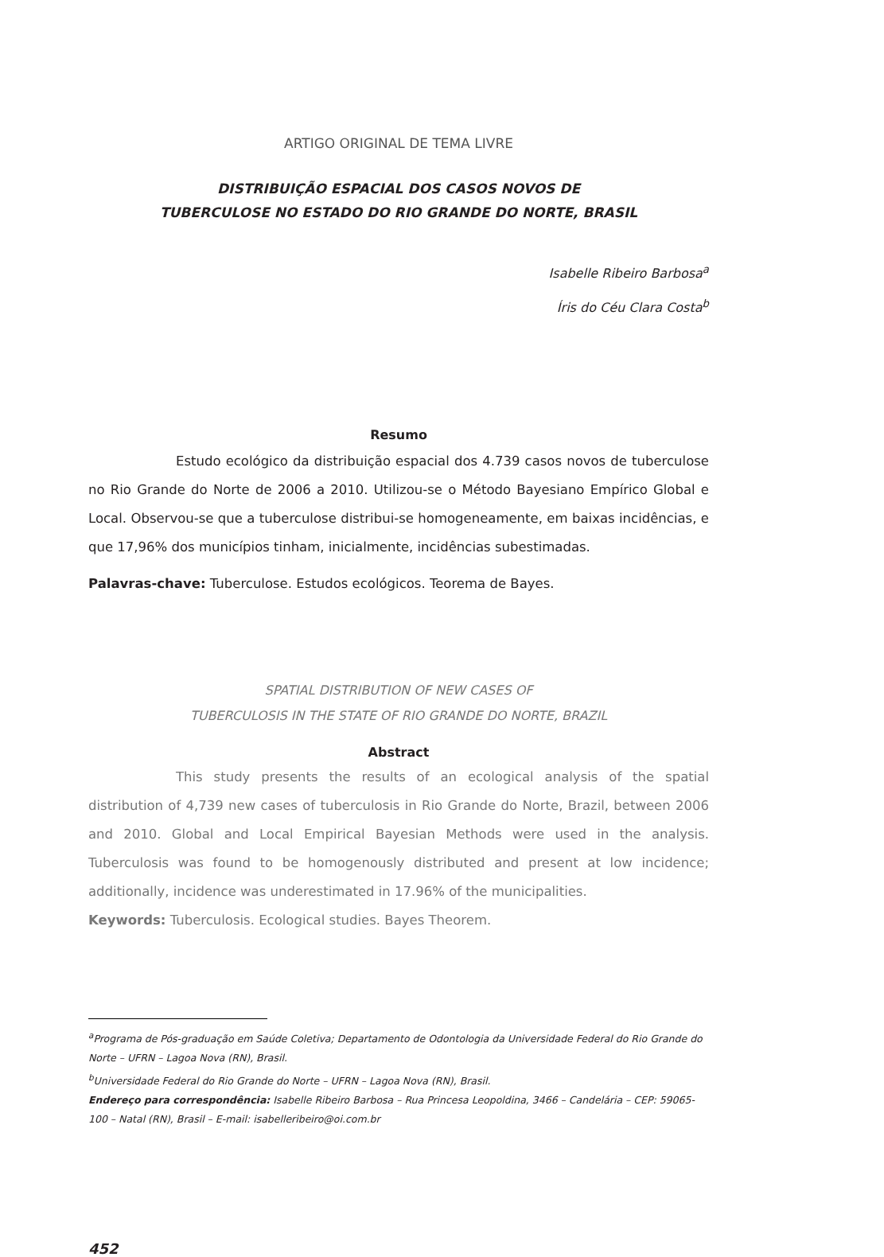ARTIGO ORIGINAL DE TEMA LIVRE
DISTRIBUIÇÃO ESPACIAL DOS CASOS NOVOS DE
TUBERCULOSE NO ESTADO DO RIO GRANDE DO NORTE, BRASIL
Isabelle Ribeiro Barbosa<sup>a</sup>
Íris do Céu Clara Costa<sup>b</sup>
Resumo
Estudo ecológico da distribuição espacial dos 4.739 casos novos de tuberculose no Rio Grande do Norte de 2006 a 2010. Utilizou-se o Método Bayesiano Empírico Global e Local. Observou-se que a tuberculose distribui-se homogeneamente, em baixas incidências, e que 17,96% dos municípios tinham, inicialmente, incidências subestimadas.
Palavras-chave: Tuberculose. Estudos ecológicos. Teorema de Bayes.
SPATIAL DISTRIBUTION OF NEW CASES OF
TUBERCULOSIS IN THE STATE OF RIO GRANDE DO NORTE, BRAZIL
Abstract
This study presents the results of an ecological analysis of the spatial distribution of 4,739 new cases of tuberculosis in Rio Grande do Norte, Brazil, between 2006 and 2010. Global and Local Empirical Bayesian Methods were used in the analysis. Tuberculosis was found to be homogenously distributed and present at low incidence; additionally, incidence was underestimated in 17.96% of the municipalities.
Keywords: Tuberculosis. Ecological studies. Bayes Theorem.
<sup>a</sup> Programa de Pós-graduação em Saúde Coletiva; Departamento de Odontologia da Universidade Federal do Rio Grande do Norte – UFRN – Lagoa Nova (RN), Brasil.
<sup>b</sup> Universidade Federal do Rio Grande do Norte – UFRN – Lagoa Nova (RN), Brasil.
Endereço para correspondência: Isabelle Ribeiro Barbosa – Rua Princesa Leopoldina, 3466 – Candelária – CEP: 59065-100 – Natal (RN), Brasil – E-mail: isabelleribeiro@oi.com.br
452